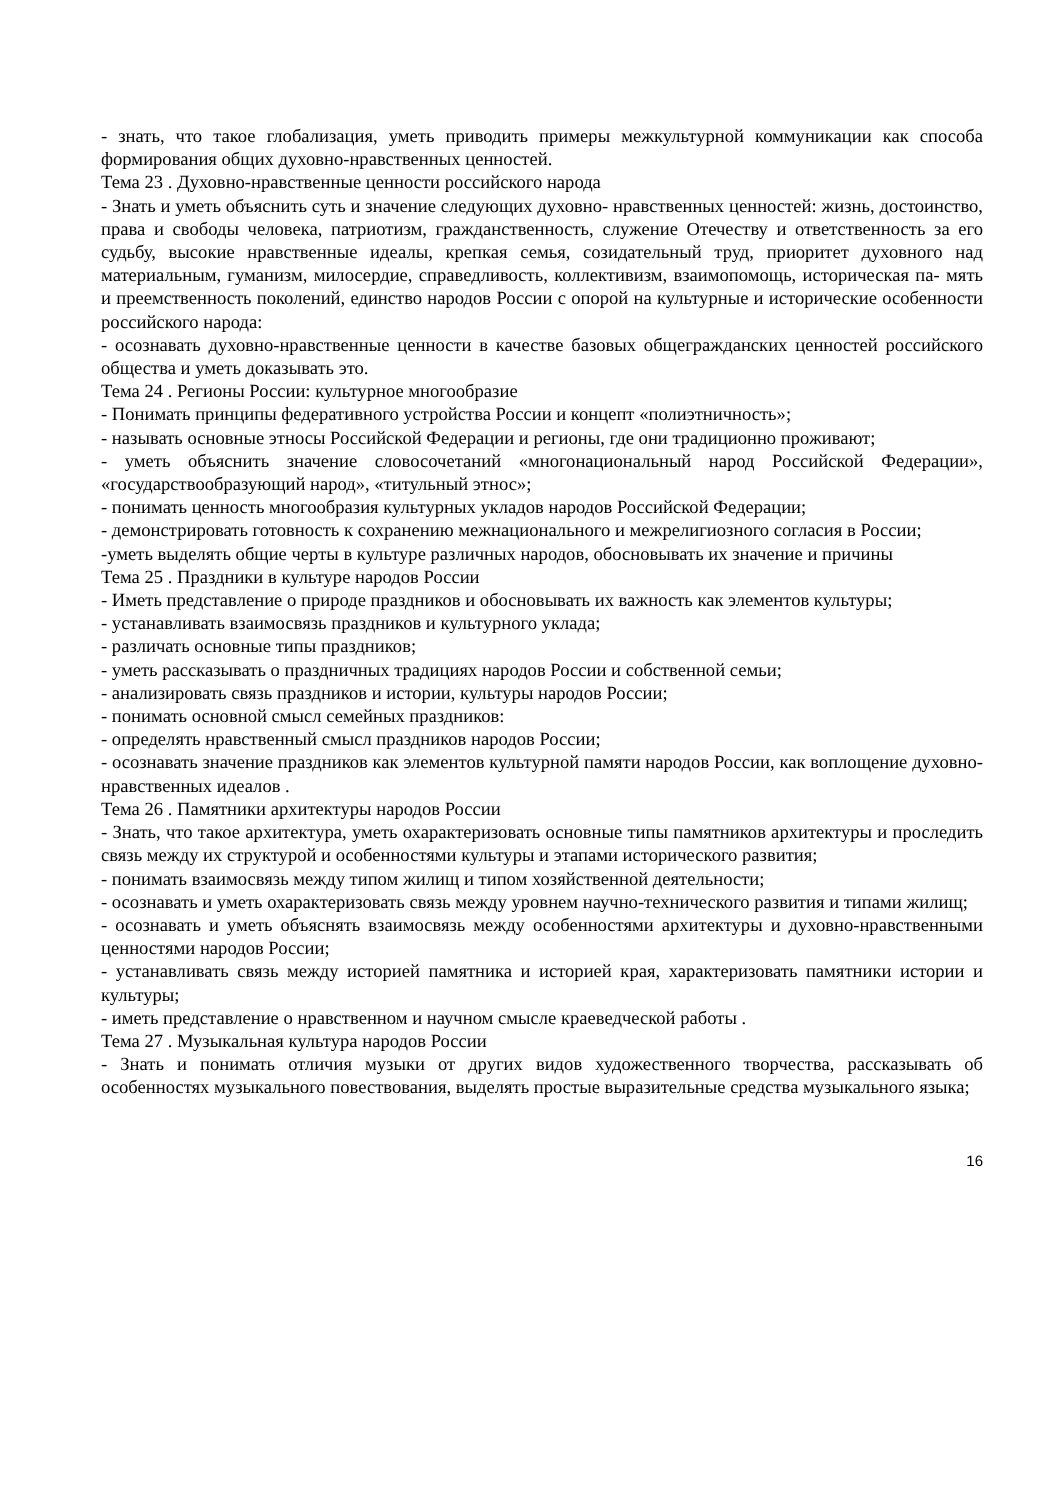- знать, что такое глобализация, уметь приводить примеры межкультурной коммуникации как способа формирования общих духовно-нравственных ценностей.
Тема 23 . Духовно-нравственные ценности российского народа
- Знать и уметь объяснить суть и значение следующих духовно- нравственных ценностей: жизнь, достоинство, права и свободы человека, патриотизм, гражданственность, служение Отечеству и ответственность за его судьбу, высокие нравственные идеалы, крепкая семья, созидательный труд, приоритет духовного над материальным, гуманизм, милосердие, справедливость, коллективизм, взаимопомощь, историческая па- мять и преемственность поколений, единство народов России с опорой на культурные и исторические особенности российского народа:
- осознавать духовно-нравственные ценности в качестве базовых общегражданских ценностей российского общества и уметь доказывать это.
Тема 24 . Регионы России: культурное многообразие
- Понимать принципы федеративного устройства России и концепт «полиэтничность»;
- называть основные этносы Российской Федерации и регионы, где они традиционно проживают;
- уметь объяснить значение словосочетаний «многонациональный народ Российской Федерации», «государствообразующий народ», «титульный этнос»;
- понимать ценность многообразия культурных укладов народов Российской Федерации;
- демонстрировать готовность к сохранению межнационального и межрелигиозного согласия в России;
-уметь выделять общие черты в культуре различных народов, обосновывать их значение и причины
Тема 25 . Праздники в культуре народов России
- Иметь представление о природе праздников и обосновывать их важность как элементов культуры;
- устанавливать взаимосвязь праздников и культурного уклада;
- различать основные типы праздников;
- уметь рассказывать о праздничных традициях народов России и собственной семьи;
- анализировать связь праздников и истории, культуры народов России;
- понимать основной смысл семейных праздников:
- определять нравственный смысл праздников народов России;
- осознавать значение праздников как элементов культурной памяти народов России, как воплощение духовно-нравственных идеалов .
Тема 26 . Памятники архитектуры народов России
- Знать, что такое архитектура, уметь охарактеризовать основные типы памятников архитектуры и проследить связь между их структурой и особенностями культуры и этапами исторического развития;
- понимать взаимосвязь между типом жилищ и типом хозяйственной деятельности;
- осознавать и уметь охарактеризовать связь между уровнем научно-технического развития и типами жилищ;
- осознавать и уметь объяснять взаимосвязь между особенностями архитектуры и духовно-нравственными ценностями народов России;
- устанавливать связь между историей памятника и историей края, характеризовать памятники истории и культуры;
- иметь представление о нравственном и научном смысле краеведческой работы .
Тема 27 . Музыкальная культура народов России
- Знать и понимать отличия музыки от других видов художественного творчества, рассказывать об особенностях музыкального повествования, выделять простые выразительные средства музыкального языка;
16